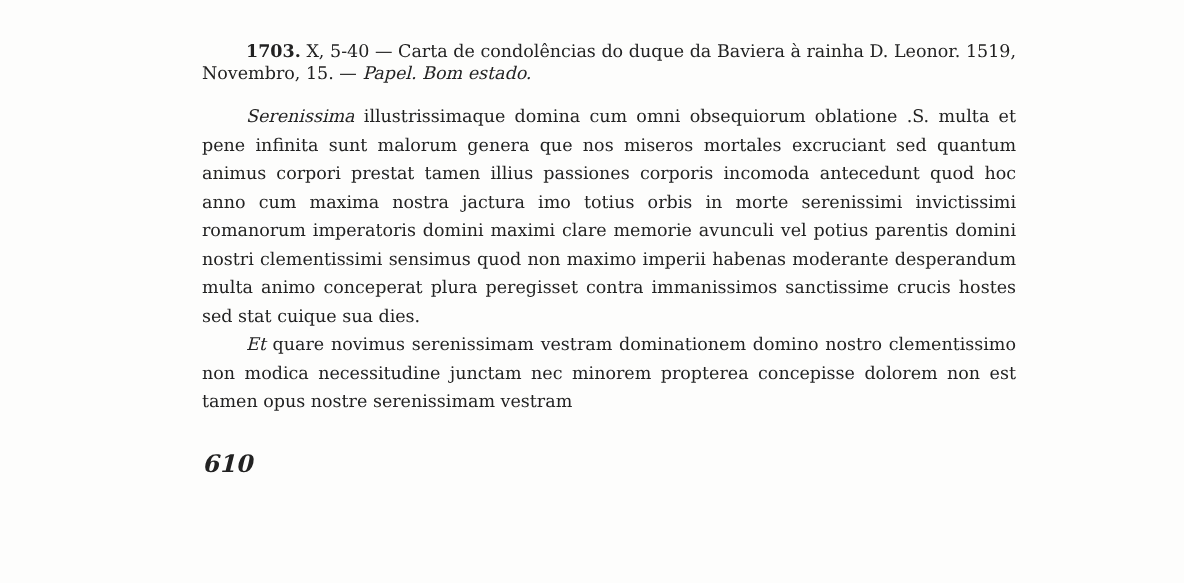1703. X, 5-40 — Carta de condolências do duque da Baviera à rainha D. Leonor. 1519, Novembro, 15. — Papel. Bom estado.
Serenissima illustrissimaque domina cum omni obsequiorum oblatione .S. multa et pene infinita sunt malorum genera que nos miseros mortales excruciant sed quantum animus corpori prestat tamen illius passiones corporis incomoda antecedunt quod hoc anno cum maxima nostra jactura imo totius orbis in morte serenissimi invictissimi romanorum imperatoris domini maximi clare memorie avunculi vel potius parentis domini nostri clementissimi sensimus quod non maximo imperii habenas moderante desperandum multa animo conceperat plura peregisset contra immanissimos sanctissime crucis hostes sed stat cuique sua dies.
Et quare novimus serenissimam vestram dominationem domino nostro clementissimo non modica necessitudine junctam nec minorem propterea concepisse dolorem non est tamen opus nostre serenissimam vestram
610